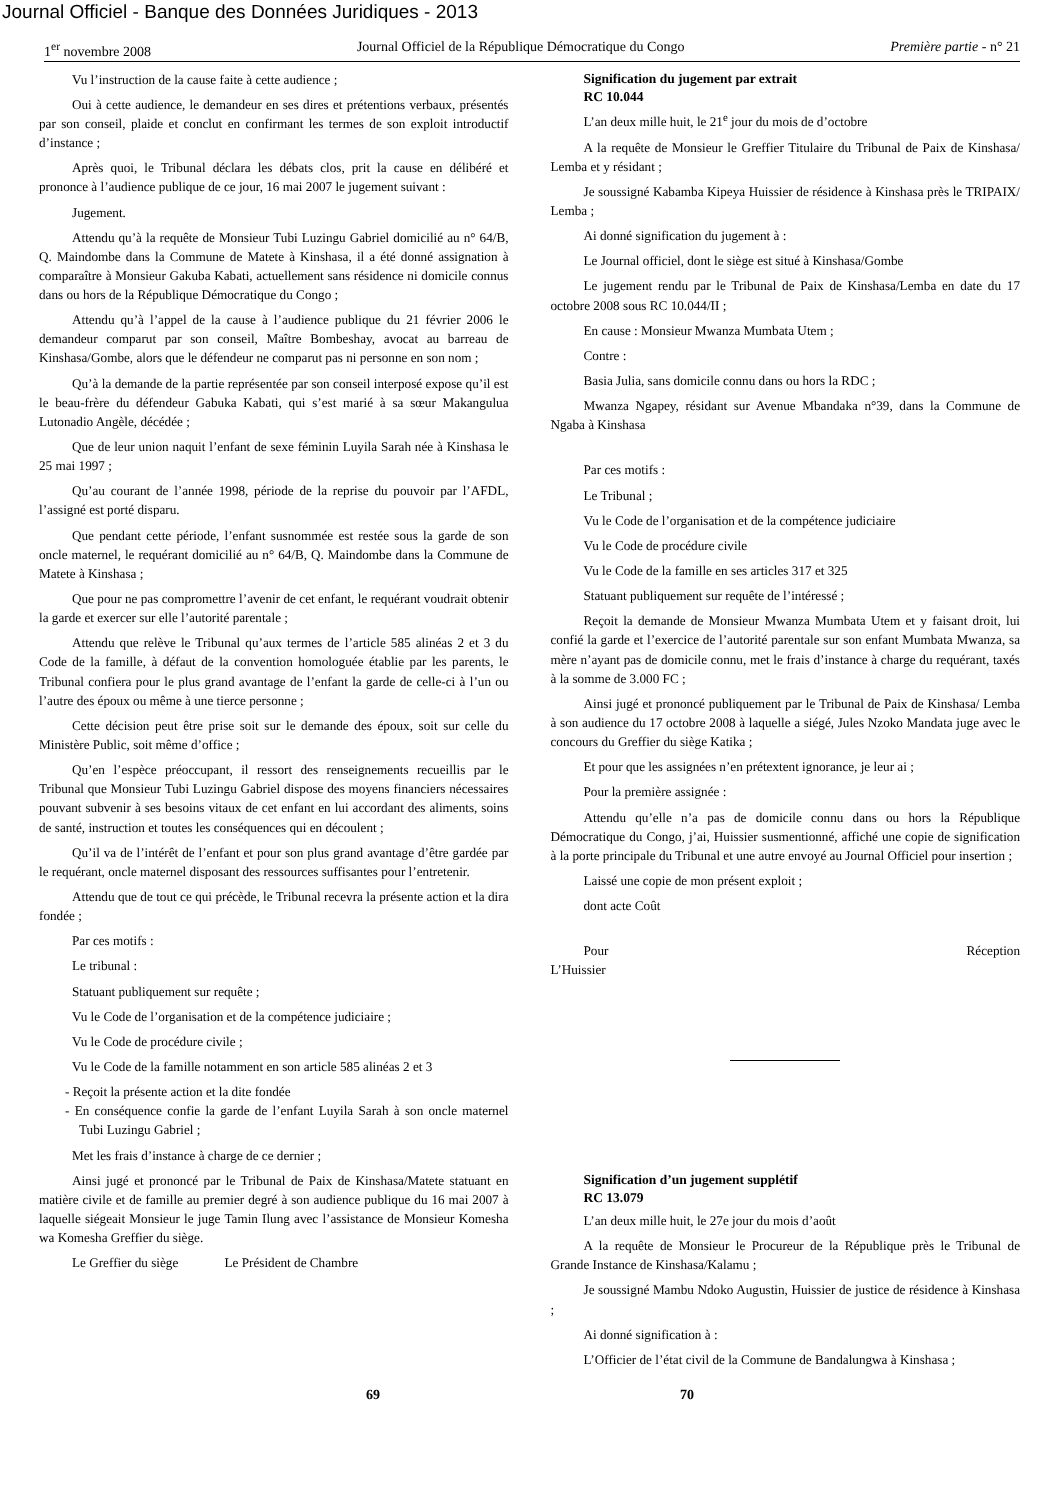Journal Officiel - Banque des Données Juridiques - 2013
1<sup>er</sup> novembre 2008 Journal Officiel de la République Démocratique du Congo Première partie - n° 21
Vu l’instruction de la cause faite à cette audience ;
Oui à cette audience, le demandeur en ses dires et prétentions verbaux, présentés par son conseil, plaide et conclut en confirmant les termes de son exploit introductif d’instance ;
Après quoi, le Tribunal déclara les débats clos, prit la cause en délibéré et prononce à l’audience publique de ce jour, 16 mai 2007 le jugement suivant :
Jugement.
Attendu qu’à la requête de Monsieur Tubi Luzingu Gabriel domicilié au n° 64/B, Q. Maindombe dans la Commune de Matete à Kinshasa, il a été donné assignation à comparaître à Monsieur Gakuba Kabati, actuellement sans résidence ni domicile connus dans ou hors de la République Démocratique du Congo ;
Attendu qu’à l’appel de la cause à l’audience publique du 21 février 2006 le demandeur comparut par son conseil, Maître Bombeshay, avocat au barreau de Kinshasa/Gombe, alors que le défendeur ne comparut pas ni personne en son nom ;
Qu’à la demande de la partie représentée par son conseil interposé expose qu’il est le beau-frère du défendeur Gabuka Kabati, qui s’est marié à sa sœur Makangulua Lutonadio Angèle, décédée ;
Que de leur union naquit l’enfant de sexe féminin Luyila Sarah née à Kinshasa le 25 mai 1997 ;
Qu’au courant de l’année 1998, période de la reprise du pouvoir par l’AFDL, l’assigné est porté disparu.
Que pendant cette période, l’enfant susnommée est restée sous la garde de son oncle maternel, le requérant domicilié au n° 64/B, Q. Maindombe dans la Commune de Matete à Kinshasa ;
Que pour ne pas compromettre l’avenir de cet enfant, le requérant voudrait obtenir la garde et exercer sur elle l’autorité parentale ;
Attendu que relève le Tribunal qu’aux termes de l’article 585 alinéas 2 et 3 du Code de la famille, à défaut de la convention homologuée établie par les parents, le Tribunal confiera pour le plus grand avantage de l’enfant la garde de celle-ci à l’un ou l’autre des époux ou même à une tierce personne ;
Cette décision peut être prise soit sur le demande des époux, soit sur celle du Ministère Public, soit même d’office ;
Qu’en l’espèce préoccupant, il ressort des renseignements recueillis par le Tribunal que Monsieur Tubi Luzingu Gabriel dispose des moyens financiers nécessaires pouvant subvenir à ses besoins vitaux de cet enfant en lui accordant des aliments, soins de santé, instruction et toutes les conséquences qui en découlent ;
Qu’il va de l’intérêt de l’enfant et pour son plus grand avantage d’être gardée par le requérant, oncle maternel disposant des ressources suffisantes pour l’entretenir.
Attendu que de tout ce qui précède, le Tribunal recevra la présente action et la dira fondée ;
Par ces motifs :
Le tribunal :
Statuant publiquement sur requête ;
Vu le Code de l’organisation et de la compétence judiciaire ;
Vu le Code de procédure civile ;
Vu le Code de la famille notamment en son article 585 alinéas 2 et 3
- Reçoit la présente action et la dite fondée
- En conséquence confie la garde de l’enfant Luyila Sarah à son oncle maternel Tubi Luzingu Gabriel ;
Met les frais d’instance à charge de ce dernier ;
Ainsi jugé et prononcé par le Tribunal de Paix de Kinshasa/Matete statuant en matière civile et de famille au premier degré à son audience publique du 16 mai 2007 à laquelle siégeait Monsieur le juge Tamin Ilung avec l’assistance de Monsieur Komesha wa Komesha Greffier du siège.
Le Greffier du siège Le Président de Chambre
Signification du jugement par extrait
RC 10.044
L’an deux mille huit, le 21<sup>e</sup> jour du mois de d’octobre
A la requête de Monsieur le Greffier Titulaire du Tribunal de Paix de Kinshasa/ Lemba et y résidant ;
Je soussigné Kabamba Kipeya Huissier de résidence à Kinshasa près le TRIPAIX/ Lemba ;
Ai donné signification du jugement à :
Le Journal officiel, dont le siège est situé à Kinshasa/Gombe
Le jugement rendu par le Tribunal de Paix de Kinshasa/Lemba en date du 17 octobre 2008 sous RC 10.044/II ;
En cause : Monsieur Mwanza Mumbata Utem ;
Contre :
Basia Julia, sans domicile connu dans ou hors la RDC ;
Mwanza Ngapey, résidant sur Avenue Mbandaka n°39, dans la Commune de Ngaba à Kinshasa
Par ces motifs :
Le Tribunal ;
Vu le Code de l’organisation et de la compétence judiciaire
Vu le Code de procédure civile
Vu le Code de la famille en ses articles 317 et 325
Statuant publiquement sur requête de l’intéressé ;
Reçoit la demande de Monsieur Mwanza Mumbata Utem et y faisant droit, lui confié la garde et l’exercice de l’autorité parentale sur son enfant Mumbata Mwanza, sa mère n’ayant pas de domicile connu, met le frais d’instance à charge du requérant, taxés à la somme de 3.000 FC ;
Ainsi jugé et prononcé publiquement par le Tribunal de Paix de Kinshasa/ Lemba à son audience du 17 octobre 2008 à laquelle a siégé, Jules Nzoko Mandata juge avec le concours du Greffier du siège Katika ;
Et pour que les assignées n’en prétextent ignorance, je leur ai ;
Pour la première assignée :
Attendu qu’elle n’a pas de domicile connu dans ou hors la République Démocratique du Congo, j’ai, Huissier susmentionné, affiché une copie de signification à la porte principale du Tribunal et une autre envoyé au Journal Officiel pour insertion ;
Laissé une copie de mon présent exploit ;
dont acte Coût
Pour Réception
L’Huissier
Signification d’un jugement supplétif
RC 13.079
L’an deux mille huit, le 27e jour du mois d’août
A la requête de Monsieur le Procureur de la République près le Tribunal de Grande Instance de Kinshasa/Kalamu ;
Je soussigné Mambu Ndoko Augustin, Huissier de justice de résidence à Kinshasa ;
Ai donné signification à :
L’Officier de l’état civil de la Commune de Bandalungwa à Kinshasa ;
69 70